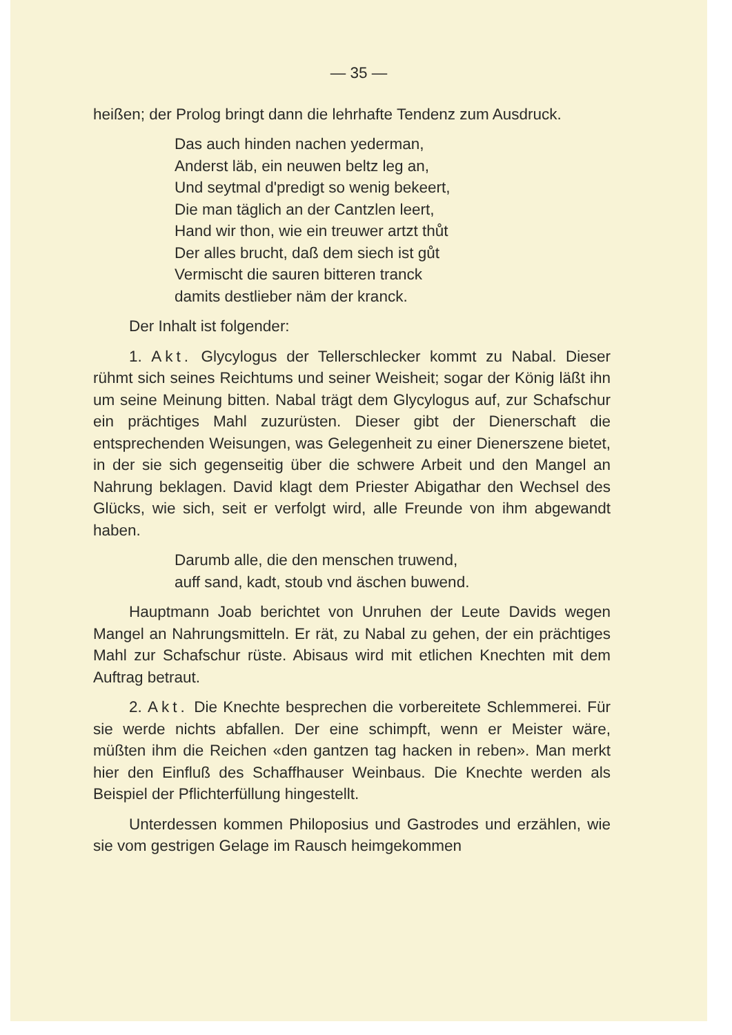— 35 —
heißen; der Prolog bringt dann die lehrhafte Tendenz zum Ausdruck.
Das auch hinden nachen yederman,
Anderst läb, ein neuwen beltz leg an,
Und seytmal d'predigt so wenig bekeert,
Die man täglich an der Cantzlen leert,
Hand wir thon, wie ein treuwer artzt thůt
Der alles brucht, daß dem siech ist gůt
Vermischt die sauren bitteren tranck
damits destlieber näm der kranck.
Der Inhalt ist folgender:
1. Akt. Glycylogus der Tellerschlecker kommt zu Nabal. Dieser rühmt sich seines Reichtums und seiner Weisheit; sogar der König läßt ihn um seine Meinung bitten. Nabal trägt dem Glycylogus auf, zur Schafschur ein prächtiges Mahl zuzurüsten. Dieser gibt der Dienerschaft die entsprechenden Weisungen, was Gelegenheit zu einer Dienerszene bietet, in der sie sich gegenseitig über die schwere Arbeit und den Mangel an Nahrung beklagen. David klagt dem Priester Abigathar den Wechsel des Glücks, wie sich, seit er verfolgt wird, alle Freunde von ihm abgewandt haben.
Darumb alle, die den menschen truwend,
auff sand, kadt, stoub vnd äschen buwend.
Hauptmann Joab berichtet von Unruhen der Leute Davids wegen Mangel an Nahrungsmitteln. Er rät, zu Nabal zu gehen, der ein prächtiges Mahl zur Schafschur rüste. Abisaus wird mit etlichen Knechten mit dem Auftrag betraut.
2. Akt. Die Knechte besprechen die vorbereitete Schlemmerei. Für sie werde nichts abfallen. Der eine schimpft, wenn er Meister wäre, müßten ihm die Reichen «den gantzen tag hacken in reben». Man merkt hier den Einfluß des Schaffhauser Weinbaus. Die Knechte werden als Beispiel der Pflichterfüllung hingestellt.
Unterdessen kommen Philoposius und Gastrodes und erzählen, wie sie vom gestrigen Gelage im Rausch heimgekommen